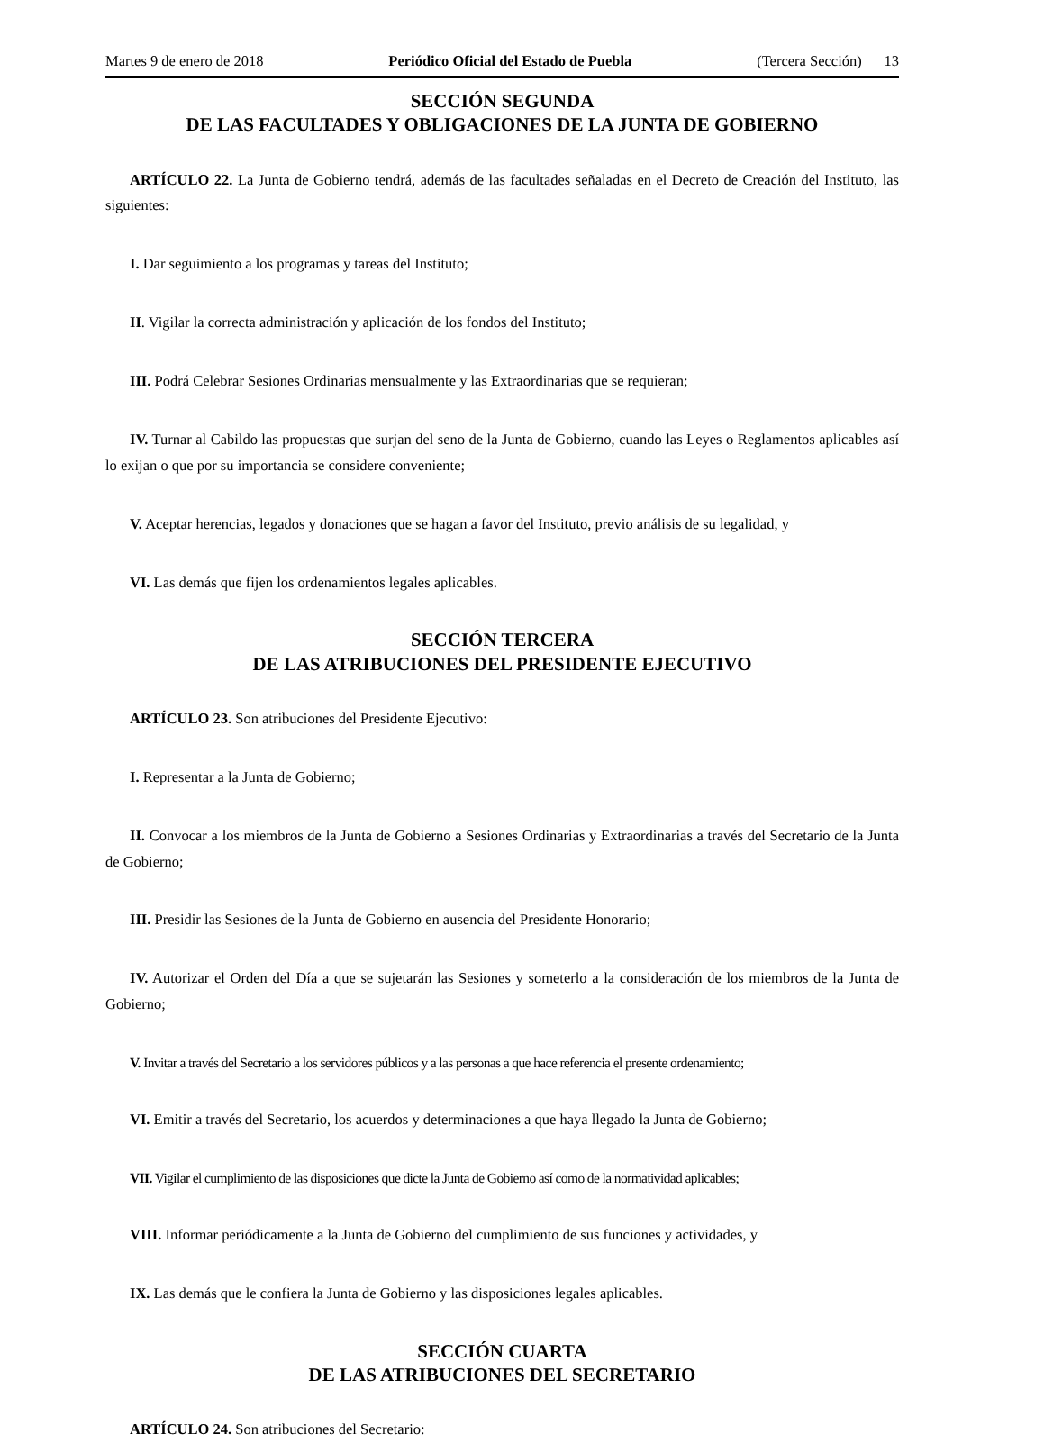Martes 9 de enero de 2018 Periódico Oficial del Estado de Puebla (Tercera Sección) 13
SECCIÓN SEGUNDA
DE LAS FACULTADES Y OBLIGACIONES DE LA JUNTA DE GOBIERNO
ARTÍCULO 22. La Junta de Gobierno tendrá, además de las facultades señaladas en el Decreto de Creación del Instituto, las siguientes:
I. Dar seguimiento a los programas y tareas del Instituto;
II. Vigilar la correcta administración y aplicación de los fondos del Instituto;
III. Podrá Celebrar Sesiones Ordinarias mensualmente y las Extraordinarias que se requieran;
IV. Turnar al Cabildo las propuestas que surjan del seno de la Junta de Gobierno, cuando las Leyes o Reglamentos aplicables así lo exijan o que por su importancia se considere conveniente;
V. Aceptar herencias, legados y donaciones que se hagan a favor del Instituto, previo análisis de su legalidad, y
VI. Las demás que fijen los ordenamientos legales aplicables.
SECCIÓN TERCERA
DE LAS ATRIBUCIONES DEL PRESIDENTE EJECUTIVO
ARTÍCULO 23. Son atribuciones del Presidente Ejecutivo:
I. Representar a la Junta de Gobierno;
II. Convocar a los miembros de la Junta de Gobierno a Sesiones Ordinarias y Extraordinarias a través del Secretario de la Junta de Gobierno;
III. Presidir las Sesiones de la Junta de Gobierno en ausencia del Presidente Honorario;
IV. Autorizar el Orden del Día a que se sujetarán las Sesiones y someterlo a la consideración de los miembros de la Junta de Gobierno;
V. Invitar a través del Secretario a los servidores públicos y a las personas a que hace referencia el presente ordenamiento;
VI. Emitir a través del Secretario, los acuerdos y determinaciones a que haya llegado la Junta de Gobierno;
VII. Vigilar el cumplimiento de las disposiciones que dicte la Junta de Gobierno así como de la normatividad aplicables;
VIII. Informar periódicamente a la Junta de Gobierno del cumplimiento de sus funciones y actividades, y
IX. Las demás que le confiera la Junta de Gobierno y las disposiciones legales aplicables.
SECCIÓN CUARTA
DE LAS ATRIBUCIONES DEL SECRETARIO
ARTÍCULO 24. Son atribuciones del Secretario: